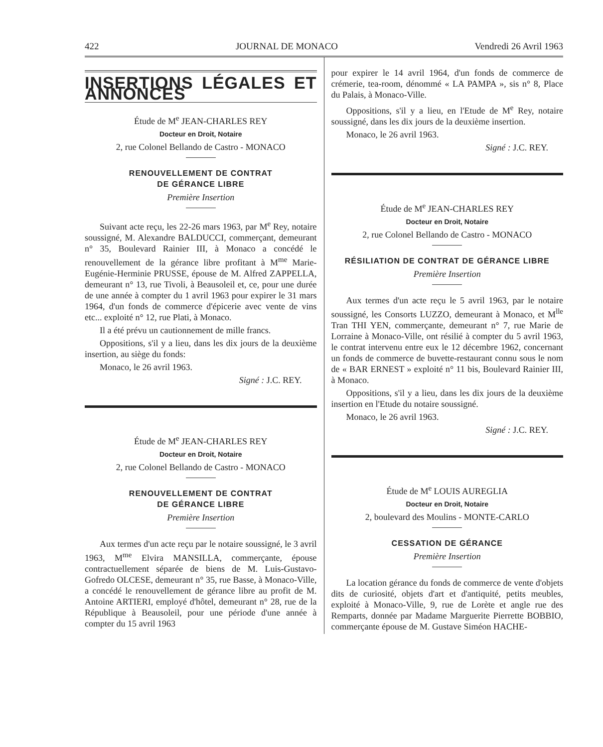422 JOURNAL DE MONACO Vendredi 26 Avril 1963
INSERTIONS LÉGALES ET ANNONCES
Étude de M<sup>e</sup> JEAN-CHARLES REY
Docteur en Droit, Notaire
2, rue Colonel Bellando de Castro - MONACO
RENOUVELLEMENT DE CONTRAT
DE GÉRANCE LIBRE
Première Insertion
Suivant acte reçu, les 22-26 mars 1963, par M<sup>e</sup> Rey, notaire soussigné, M. Alexandre BALDUCCI, commerçant, demeurant n° 35, Boulevard Rainier III, à Monaco a concédé le renouvellement de la gérance libre profitant à M<sup>me</sup> Marie-Eugénie-Herminie PRUSSE, épouse de M. Alfred ZAPPELLA, demeurant n° 13, rue Tivoli, à Beausoleil et, ce, pour une durée de une année à compter du 1 avril 1963 pour expirer le 31 mars 1964, d'un fonds de commerce d'épicerie avec vente de vins etc... exploité n° 12, rue Plati, à Monaco.
Il a été prévu un cautionnement de mille francs.
Oppositions, s'il y a lieu, dans les dix jours de la deuxième insertion, au siège du fonds:
Monaco, le 26 avril 1963.
Signé : J.C. REY.
Étude de M<sup>e</sup> JEAN-CHARLES REY
Docteur en Droit, Notaire
2, rue Colonel Bellando de Castro - MONACO
RENOUVELLEMENT DE CONTRAT
DE GÉRANCE LIBRE
Première Insertion
Aux termes d'un acte reçu par le notaire soussigné, le 3 avril 1963, M<sup>me</sup> Elvira MANSILLA, commerçante, épouse contractuellement séparée de biens de M. Luis-Gustavo-Gofredo OLCESE, demeurant n° 35, rue Basse, à Monaco-Ville, a concédé le renouvellement de gérance libre au profit de M. Antoine ARTIERI, employé d'hôtel, demeurant n° 28, rue de la République à Beausoleil, pour une période d'une année à compter du 15 avril 1963
pour expirer le 14 avril 1964, d'un fonds de commerce de crémerie, tea-room, dénommé « LA PAMPA », sis n° 8, Place du Palais, à Monaco-Ville.
Oppositions, s'il y a lieu, en l'Etude de M<sup>e</sup> Rey, notaire soussigné, dans les dix jours de la deuxième insertion.
Monaco, le 26 avril 1963.
Signé : J.C. REY.
Étude de M<sup>e</sup> JEAN-CHARLES REY
Docteur en Droit, Notaire
2, rue Colonel Bellando de Castro - MONACO
RÉSILIATION DE CONTRAT DE GÉRANCE LIBRE
Première Insertion
Aux termes d'un acte reçu le 5 avril 1963, par le notaire soussigné, les Consorts LUZZO, demeurant à Monaco, et M<sup>lle</sup> Tran THI YEN, commerçante, demeurant n° 7, rue Marie de Lorraine à Monaco-Ville, ont résilié à compter du 5 avril 1963, le contrat intervenu entre eux le 12 décembre 1962, concernant un fonds de commerce de buvette-restaurant connu sous le nom de « BAR ERNEST » exploité n° 11 bis, Boulevard Rainier III, à Monaco.
Oppositions, s'il y a lieu, dans les dix jours de la deuxième insertion en l'Etude du notaire soussigné.
Monaco, le 26 avril 1963.
Signé : J.C. REY.
Étude de M<sup>e</sup> LOUIS AUREGLIA
Docteur en Droit, Notaire
2, boulevard des Moulins - MONTE-CARLO
CESSATION DE GÉRANCE
Première Insertion
La location gérance du fonds de commerce de vente d'objets dits de curiosité, objets d'art et d'antiquité, petits meubles, exploité à Monaco-Ville, 9, rue de Lorète et angle rue des Remparts, donnée par Madame Marguerite Pierrette BOBBIO, commerçante épouse de M. Gustave Siméon HACHE-